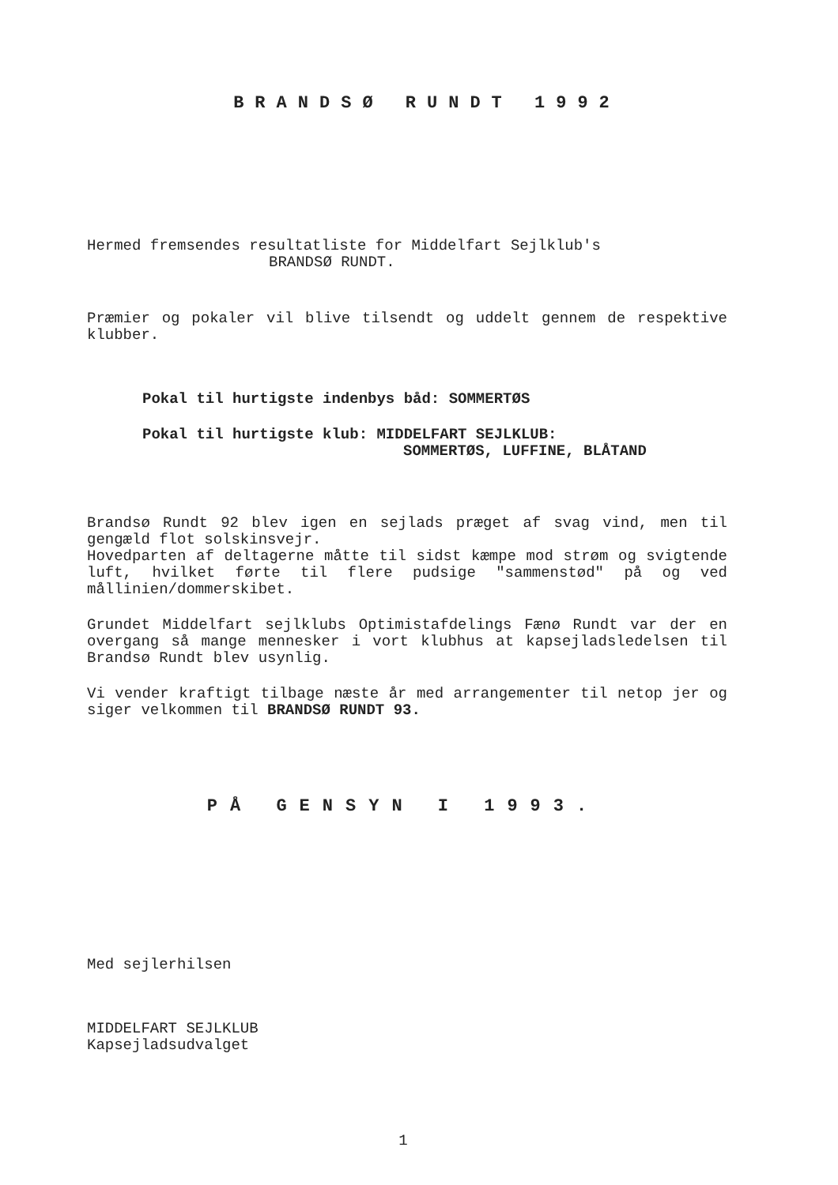BRANDSØ RUNDT 1992
Hermed fremsendes resultatliste for Middelfart Sejlklub's
BRANDSØ RUNDT.
Præmier og pokaler vil blive tilsendt og uddelt gennem de respektive klubber.
Pokal til hurtigste indenbys båd: SOMMERTØS
Pokal til hurtigste klub: MIDDELFART SEJLKLUB:
SOMMERTØS, LUFFINE, BLÅTAND
Brandsø Rundt 92 blev igen en sejlads præget af svag vind, men til gengæld flot solskinsvejr.
Hovedparten af deltagerne måtte til sidst kæmpe mod strøm og svigtende luft, hvilket førte til flere pudsige "sammenstød" på og ved mållinien/dommerskibet.
Grundet Middelfart sejlklubs Optimistafdelings Fænø Rundt var der en overgang så mange mennesker i vort klubhus at kapsejladsledelsen til Brandsø Rundt blev usynlig.
Vi vender kraftigt tilbage næste år med arrangementer til netop jer og siger velkommen til BRANDSØ RUNDT 93.
PÅ GENSYN I 1993.
Med sejlerhilsen
MIDDELFART SEJLKLUB
Kapsejladsudvalget
1